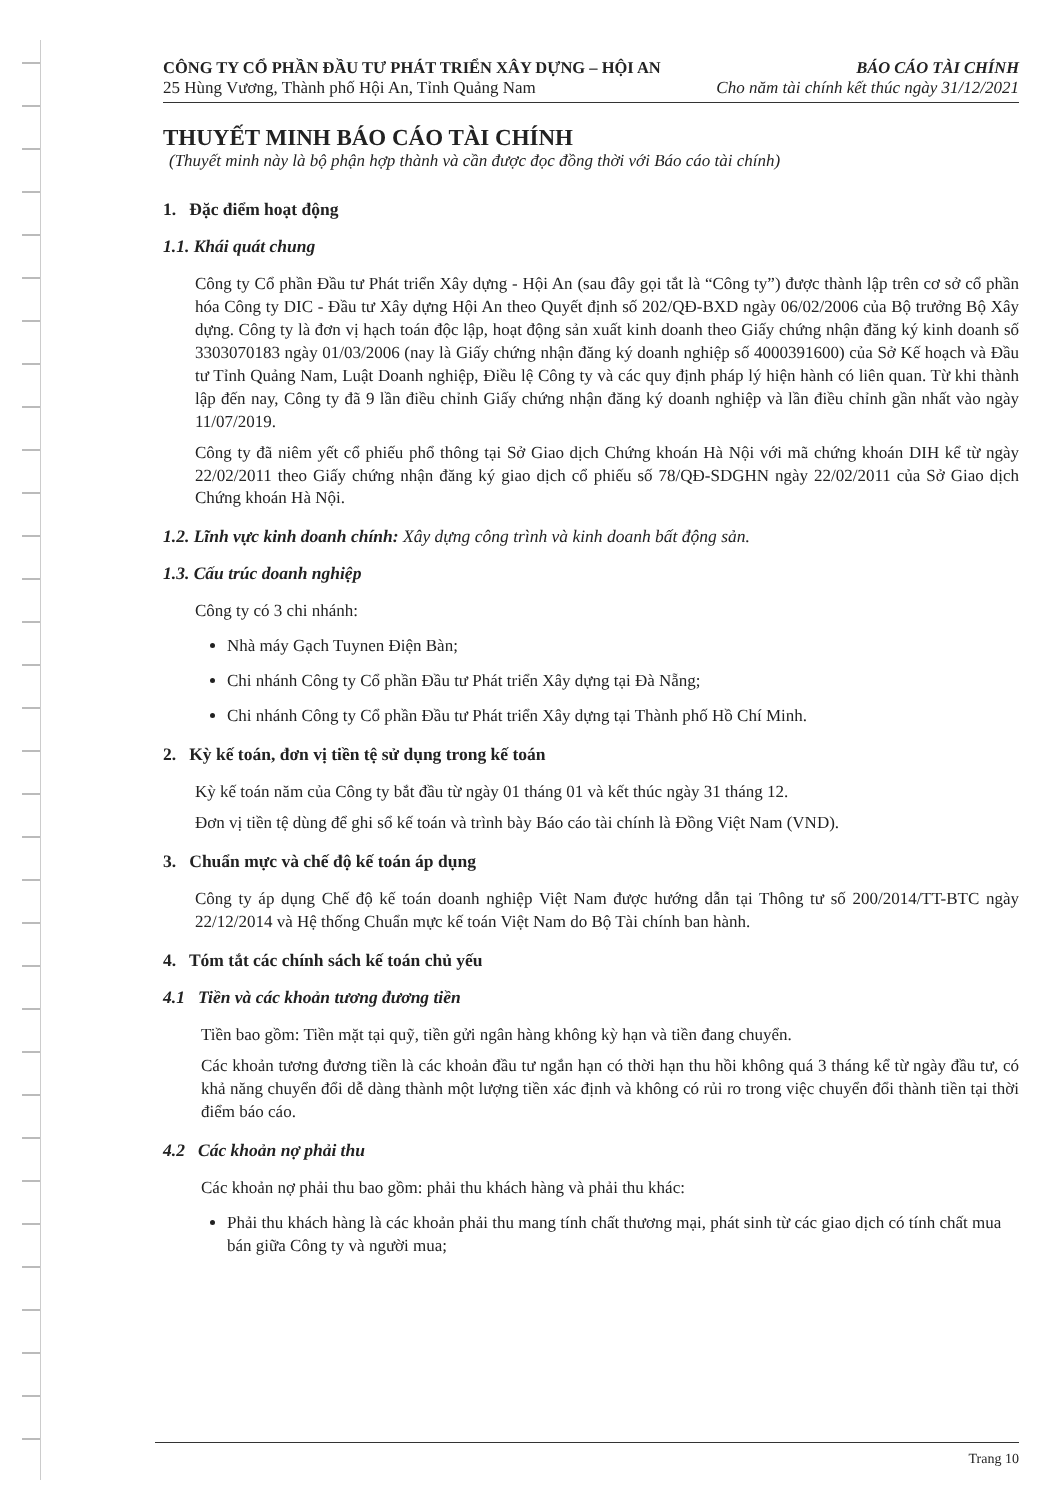CÔNG TY CỔ PHẦN ĐẦU TƯ PHÁT TRIỂN XÂY DỰNG – HỘI AN
25 Hùng Vương, Thành phố Hội An, Tỉnh Quảng Nam
BÁO CÁO TÀI CHÍNH
Cho năm tài chính kết thúc ngày 31/12/2021
THUYẾT MINH BÁO CÁO TÀI CHÍNH
(Thuyết minh này là bộ phận hợp thành và cần được đọc đồng thời với Báo cáo tài chính)
1. Đặc điểm hoạt động
1.1. Khái quát chung
Công ty Cổ phần Đầu tư Phát triển Xây dựng - Hội An (sau đây gọi tắt là “Công ty”) được thành lập trên cơ sở cổ phần hóa Công ty DIC - Đầu tư Xây dựng Hội An theo Quyết định số 202/QĐ-BXD ngày 06/02/2006 của Bộ trưởng Bộ Xây dựng. Công ty là đơn vị hạch toán độc lập, hoạt động sản xuất kinh doanh theo Giấy chứng nhận đăng ký kinh doanh số 3303070183 ngày 01/03/2006 (nay là Giấy chứng nhận đăng ký doanh nghiệp số 4000391600) của Sở Kế hoạch và Đầu tư Tỉnh Quảng Nam, Luật Doanh nghiệp, Điều lệ Công ty và các quy định pháp lý hiện hành có liên quan. Từ khi thành lập đến nay, Công ty đã 9 lần điều chỉnh Giấy chứng nhận đăng ký doanh nghiệp và lần điều chỉnh gần nhất vào ngày 11/07/2019.
Công ty đã niêm yết cổ phiếu phổ thông tại Sở Giao dịch Chứng khoán Hà Nội với mã chứng khoán DIH kể từ ngày 22/02/2011 theo Giấy chứng nhận đăng ký giao dịch cổ phiếu số 78/QĐ-SDGHN ngày 22/02/2011 của Sở Giao dịch Chứng khoán Hà Nội.
1.2. Lĩnh vực kinh doanh chính: Xây dựng công trình và kinh doanh bất động sản.
1.3. Cấu trúc doanh nghiệp
Công ty có 3 chi nhánh:
Nhà máy Gạch Tuynen Điện Bàn;
Chi nhánh Công ty Cổ phần Đầu tư Phát triển Xây dựng tại Đà Nẵng;
Chi nhánh Công ty Cổ phần Đầu tư Phát triển Xây dựng tại Thành phố Hồ Chí Minh.
2. Kỳ kế toán, đơn vị tiền tệ sử dụng trong kế toán
Kỳ kế toán năm của Công ty bắt đầu từ ngày 01 tháng 01 và kết thúc ngày 31 tháng 12.
Đơn vị tiền tệ dùng để ghi sổ kế toán và trình bày Báo cáo tài chính là Đồng Việt Nam (VND).
3. Chuẩn mực và chế độ kế toán áp dụng
Công ty áp dụng Chế độ kế toán doanh nghiệp Việt Nam được hướng dẫn tại Thông tư số 200/2014/TT-BTC ngày 22/12/2014 và Hệ thống Chuẩn mực kế toán Việt Nam do Bộ Tài chính ban hành.
4. Tóm tắt các chính sách kế toán chủ yếu
4.1 Tiền và các khoản tương đương tiền
Tiền bao gồm: Tiền mặt tại quỹ, tiền gửi ngân hàng không kỳ hạn và tiền đang chuyển.
Các khoản tương đương tiền là các khoản đầu tư ngắn hạn có thời hạn thu hồi không quá 3 tháng kể từ ngày đầu tư, có khả năng chuyển đổi dễ dàng thành một lượng tiền xác định và không có rủi ro trong việc chuyển đổi thành tiền tại thời điểm báo cáo.
4.2 Các khoản nợ phải thu
Các khoản nợ phải thu bao gồm: phải thu khách hàng và phải thu khác:
Phải thu khách hàng là các khoản phải thu mang tính chất thương mại, phát sinh từ các giao dịch có tính chất mua bán giữa Công ty và người mua;
Trang 10